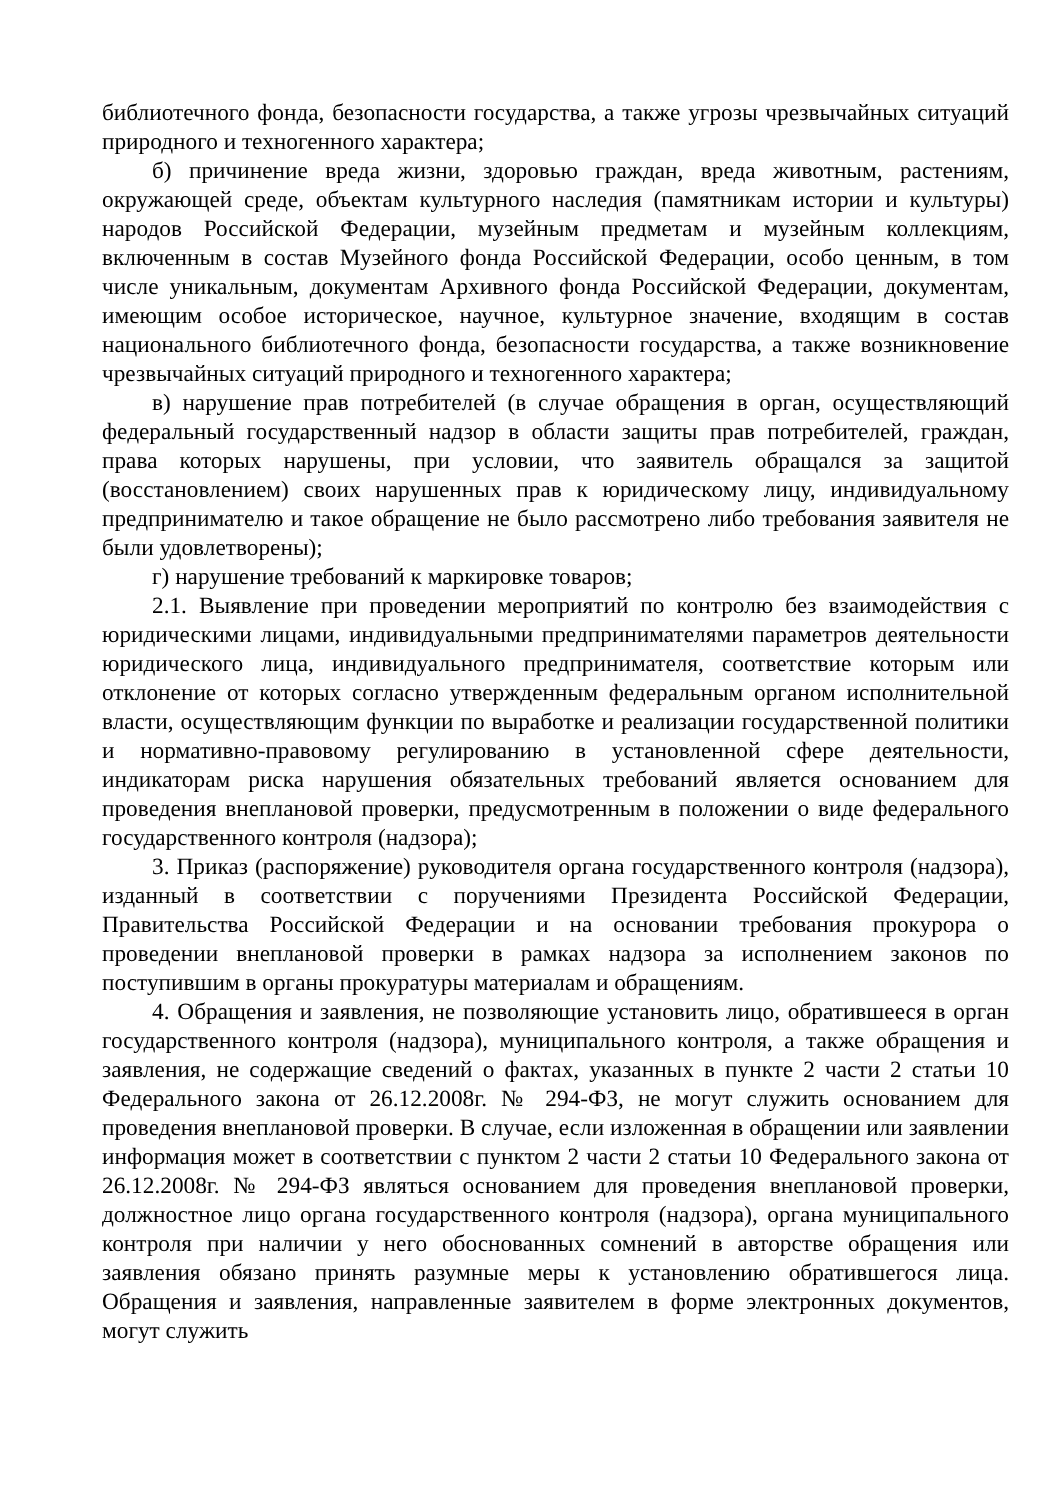библиотечного фонда, безопасности государства, а также угрозы чрезвычайных ситуаций природного и техногенного характера;
б) причинение вреда жизни, здоровью граждан, вреда животным, растениям, окружающей среде, объектам культурного наследия (памятникам истории и культуры) народов Российской Федерации, музейным предметам и музейным коллекциям, включенным в состав Музейного фонда Российской Федерации, особо ценным, в том числе уникальным, документам Архивного фонда Российской Федерации, документам, имеющим особое историческое, научное, культурное значение, входящим в состав национального библиотечного фонда, безопасности государства, а также возникновение чрезвычайных ситуаций природного и техногенного характера;
в) нарушение прав потребителей (в случае обращения в орган, осуществляющий федеральный государственный надзор в области защиты прав потребителей, граждан, права которых нарушены, при условии, что заявитель обращался за защитой (восстановлением) своих нарушенных прав к юридическому лицу, индивидуальному предпринимателю и такое обращение не было рассмотрено либо требования заявителя не были удовлетворены);
г) нарушение требований к маркировке товаров;
2.1. Выявление при проведении мероприятий по контролю без взаимодействия с юридическими лицами, индивидуальными предпринимателями параметров деятельности юридического лица, индивидуального предпринимателя, соответствие которым или отклонение от которых согласно утвержденным федеральным органом исполнительной власти, осуществляющим функции по выработке и реализации государственной политики и нормативно-правовому регулированию в установленной сфере деятельности, индикаторам риска нарушения обязательных требований является основанием для проведения внеплановой проверки, предусмотренным в положении о виде федерального государственного контроля (надзора);
3. Приказ (распоряжение) руководителя органа государственного контроля (надзора), изданный в соответствии с поручениями Президента Российской Федерации, Правительства Российской Федерации и на основании требования прокурора о проведении внеплановой проверки в рамках надзора за исполнением законов по поступившим в органы прокуратуры материалам и обращениям.
4. Обращения и заявления, не позволяющие установить лицо, обратившееся в орган государственного контроля (надзора), муниципального контроля, а также обращения и заявления, не содержащие сведений о фактах, указанных в пункте 2 части 2 статьи 10 Федерального закона от 26.12.2008г. № 294-ФЗ, не могут служить основанием для проведения внеплановой проверки. В случае, если изложенная в обращении или заявлении информация может в соответствии с пунктом 2 части 2 статьи 10 Федерального закона от 26.12.2008г. № 294-ФЗ являться основанием для проведения внеплановой проверки, должностное лицо органа государственного контроля (надзора), органа муниципального контроля при наличии у него обоснованных сомнений в авторстве обращения или заявления обязано принять разумные меры к установлению обратившегося лица. Обращения и заявления, направленные заявителем в форме электронных документов, могут служить